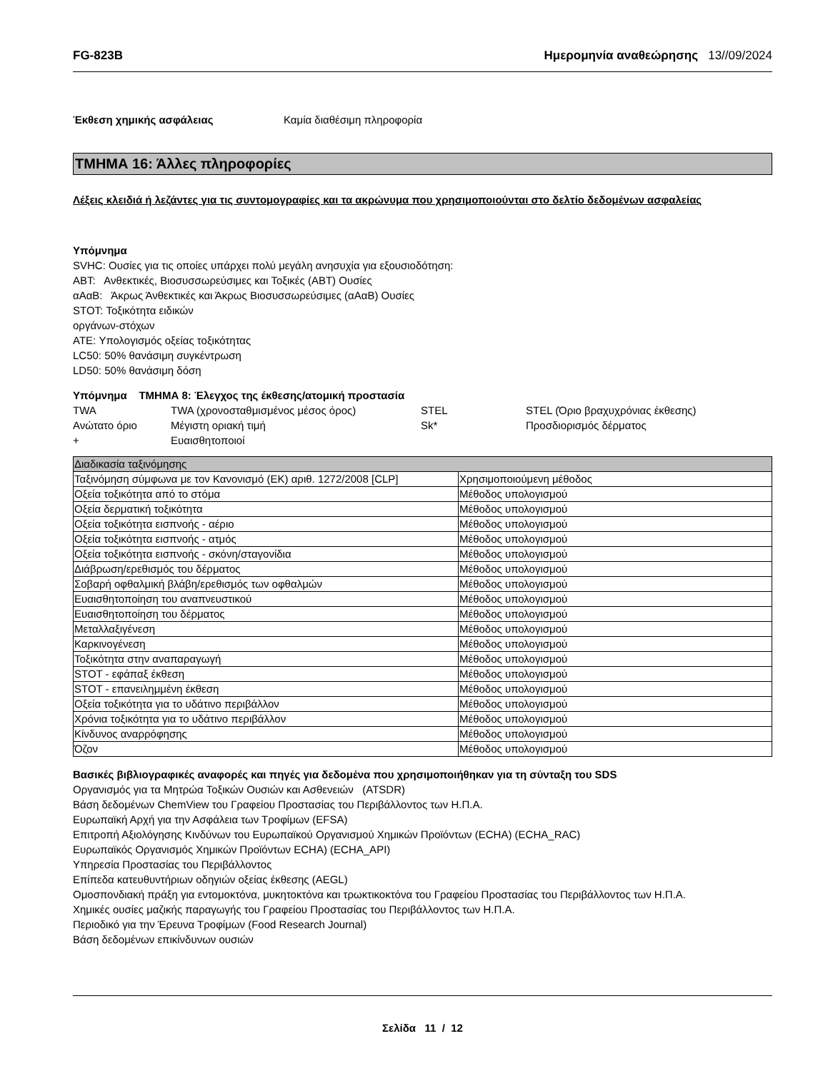FG-823B Ημερομηνία αναθεώρησης 13//09/2024
Έκθεση χημικής ασφάλειας Καμία διαθέσιμη πληροφορία
ΤΜΗΜΑ 16: Άλλες πληροφορίες
Λέξεις κλειδιά ή λεζάντες για τις συντομογραφίες και τα ακρώνυμα που χρησιμοποιούνται στο δελτίο δεδομένων ασφαλείας
Υπόμνημα
SVHC: Ουσίες για τις οποίες υπάρχει πολύ μεγάλη ανησυχία για εξουσιοδότηση:
ΑΒΤ: Ανθεκτικές, Βιοσυσσωρεύσιμες και Τοξικές (ΑΒΤ) Ουσίες
αΑαΒ: Άκρως Άνθεκτικές και Άκρως Βιοσυσσωρεύσιμες (αΑαΒ) Ουσίες
STOT: Τοξικότητα ειδικών
οργάνων-στόχων
ATE: Υπολογισμός οξείας τοξικότητας
LC50: 50% θανάσιμη συγκέντρωση
LD50: 50% θανάσιμη δόση
Υπόμνημα ΤΜΗΜΑ 8: Έλεγχος της έκθεσης/ατομική προστασία
| TWA | TWA (χρονοσταθμισμένος μέσος όρος) | STEL | STEL (Όριο βραχυχρόνιας έκθεσης) |
| Ανώτατο όριο | Μέγιστη οριακή τιμή | Sk* | Προσδιορισμός δέρματος |
| + | Ευαισθητοποιοί | | |
| Διαδικασία ταξινόμησης | |
| Ταξινόμηση σύμφωνα με τον Κανονισμό (ΕΚ) αριθ. 1272/2008 [CLP] | Χρησιμοποιούμενη μέθοδος |
| Οξεία τοξικότητα από το στόμα | Μέθοδος υπολογισμού |
| Οξεία δερματική τοξικότητα | Μέθοδος υπολογισμού |
| Οξεία τοξικότητα εισπνοής - αέριο | Μέθοδος υπολογισμού |
| Οξεία τοξικότητα εισπνοής - ατμός | Μέθοδος υπολογισμού |
| Οξεία τοξικότητα εισπνοής - σκόνη/σταγονίδια | Μέθοδος υπολογισμού |
| Διάβρωση/ερεθισμός του δέρματος | Μέθοδος υπολογισμού |
| Σοβαρή οφθαλμική βλάβη/ερεθισμός των οφθαλμών | Μέθοδος υπολογισμού |
| Ευαισθητοποίηση του αναπνευστικού | Μέθοδος υπολογισμού |
| Ευαισθητοποίηση του δέρματος | Μέθοδος υπολογισμού |
| Μεταλλαξιγένεση | Μέθοδος υπολογισμού |
| Καρκινογένεση | Μέθοδος υπολογισμού |
| Τοξικότητα στην αναπαραγωγή | Μέθοδος υπολογισμού |
| STOT - εφάπαξ έκθεση | Μέθοδος υπολογισμού |
| STOT - επανειλημμένη έκθεση | Μέθοδος υπολογισμού |
| Οξεία τοξικότητα για το υδάτινο περιβάλλον | Μέθοδος υπολογισμού |
| Χρόνια τοξικότητα για το υδάτινο περιβάλλον | Μέθοδος υπολογισμού |
| Κίνδυνος αναρρόφησης | Μέθοδος υπολογισμού |
| Όζον | Μέθοδος υπολογισμού |
Βασικές βιβλιογραφικές αναφορές και πηγές για δεδομένα που χρησιμοποιήθηκαν για τη σύνταξη του SDS
Οργανισμός για τα Μητρώα Τοξικών Ουσιών και Ασθενειών (ATSDR)
Βάση δεδομένων ChemView του Γραφείου Προστασίας του Περιβάλλοντος των Η.Π.Α.
Ευρωπαϊκή Αρχή για την Ασφάλεια των Τροφίμων (EFSA)
Επιτροπή Αξιολόγησης Κινδύνων του Ευρωπαϊκού Οργανισμού Χημικών Προϊόντων (ECHA) (ECHA_RAC)
Ευρωπαϊκός Οργανισμός Χημικών Προϊόντων ECHA) (ECHA_API)
Υπηρεσία Προστασίας του Περιβάλλοντος
Επίπεδα κατευθυντήριων οδηγιών οξείας έκθεσης (AEGL)
Ομοσπονδιακή πράξη για εντομοκτόνα, μυκητοκτόνα και τρωκτικοκτόνα του Γραφείου Προστασίας του Περιβάλλοντος των Η.Π.Α.
Χημικές ουσίες μαζικής παραγωγής του Γραφείου Προστασίας του Περιβάλλοντος των Η.Π.Α.
Περιοδικό για την Έρευνα Τροφίμων (Food Research Journal)
Βάση δεδομένων επικίνδυνων ουσιών
Σελίδα 11 / 12